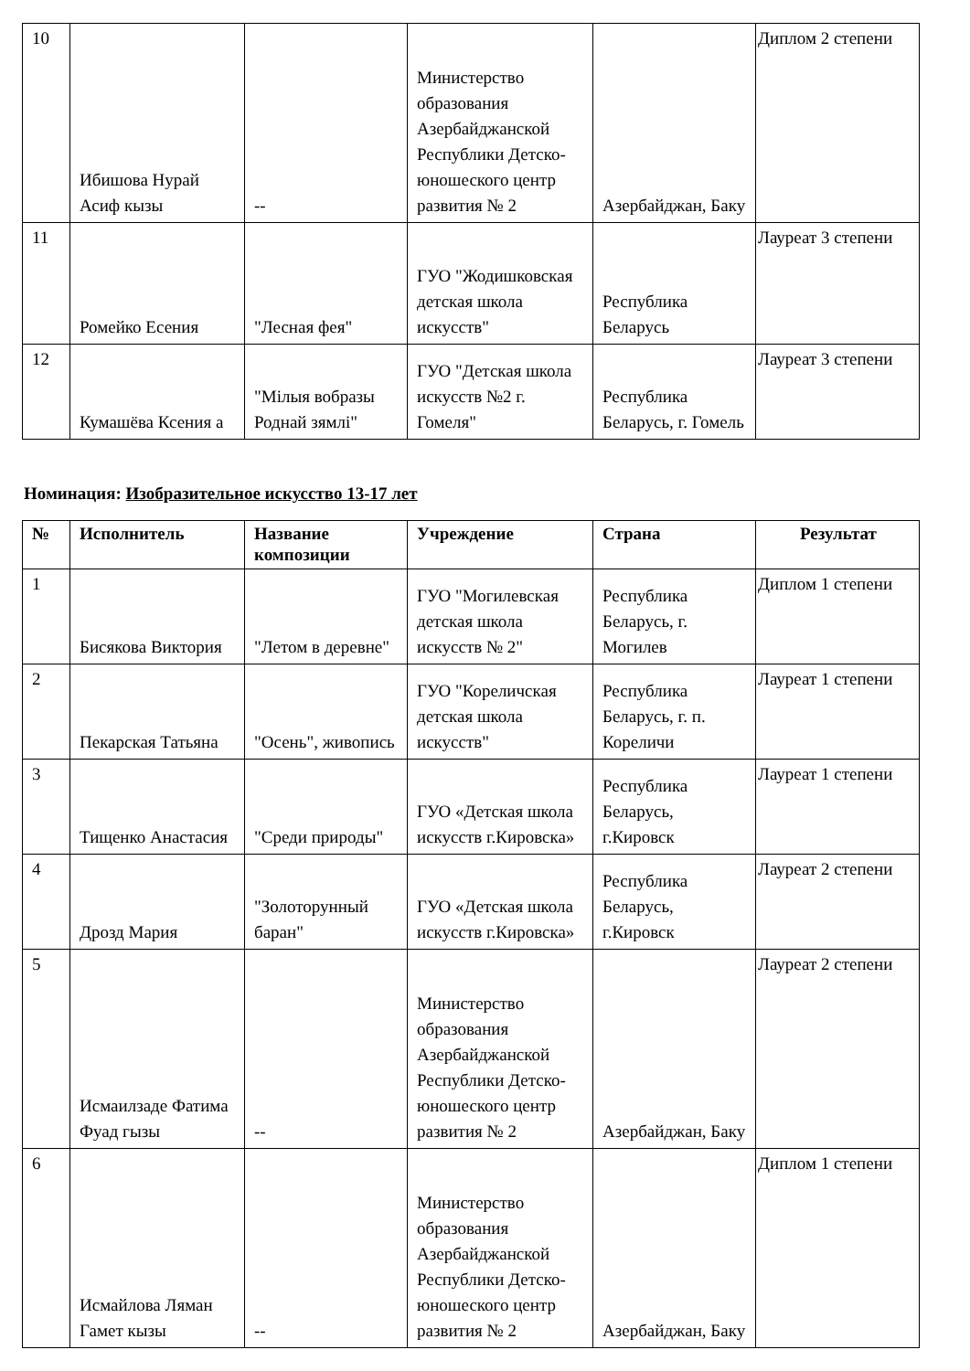| 10 | Ибишова Нурай Асиф кызы | -- | Министерство образования Азербайджанской Республики Детско-юношеского центр развития № 2 | Азербайджан, Баку | Диплом 2 степени |
| 11 | Ромейко Есения | "Лесная фея" | ГУО "Жодишковская детская школа искусств" | Республика Беларусь | Лауреат 3 степени |
| 12 | Кумашёва Ксения а | "Мілыя вобразы Роднай зямлі" | ГУО "Детская школа искусств №2 г. Гомеля" | Республика Беларусь, г. Гомель | Лауреат 3 степени |
Номинация: Изобразительное искусство 13-17 лет
| № | Исполнитель | Название композиции | Учреждение | Страна | Результат |
| --- | --- | --- | --- | --- | --- |
| 1 | Бисякова Виктория | "Летом в деревне" | ГУО "Могилевская детская школа искусств № 2" | Республика Беларусь, г. Могилев | Диплом 1 степени |
| 2 | Пекарская Татьяна | "Осень", живопись | ГУО "Кореличская детская школа искусств" | Республика Беларусь, г. п. Кореличи | Лауреат 1 степени |
| 3 | Тищенко Анастасия | "Среди природы" | ГУО «Детская школа искусств г.Кировска» | Республика Беларусь, г.Кировск | Лауреат 1 степени |
| 4 | Дрозд Мария | "Золоторунный баран" | ГУО «Детская школа искусств г.Кировска» | Республика Беларусь, г.Кировск | Лауреат 2 степени |
| 5 | Исмаилзаде Фатима Фуад гызы | -- | Министерство образования Азербайджанской Республики Детско-юношеского центр развития № 2 | Азербайджан, Баку | Лауреат 2 степени |
| 6 | Исмайлова Ляман Гамет кызы | -- | Министерство образования Азербайджанской Республики Детско-юношеского центр развития № 2 | Азербайджан, Баку | Диплом 1 степени |